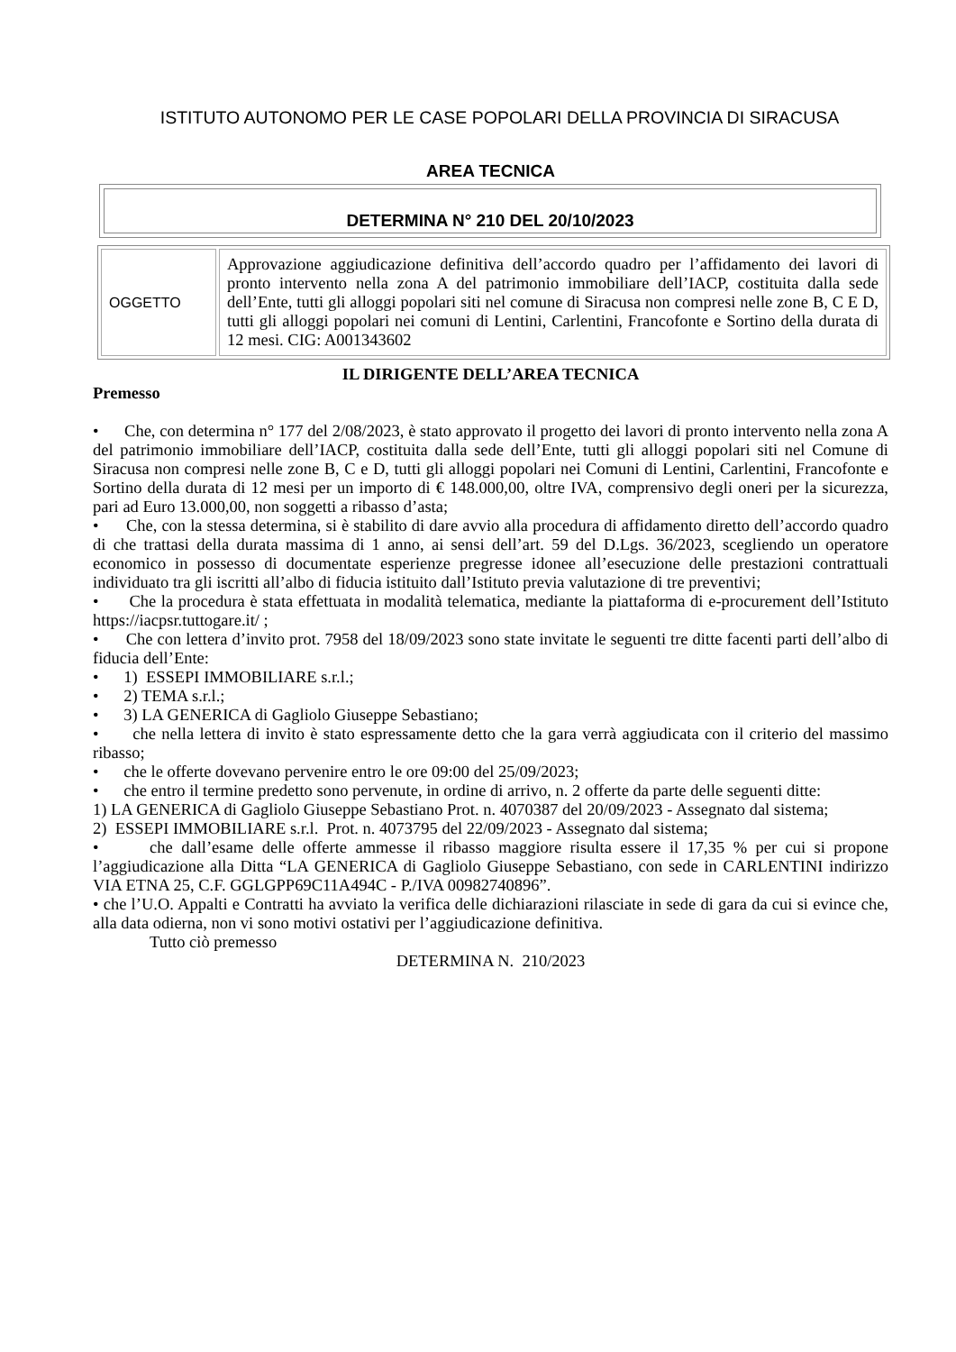ISTITUTO AUTONOMO PER LE CASE POPOLARI DELLA PROVINCIA DI SIRACUSA
AREA TECNICA
DETERMINA N° 210 DEL 20/10/2023
| OGGETTO | Approvazione aggiudicazione definitiva dell’accordo quadro per l’affidamento dei lavori di pronto intervento nella zona A del patrimonio immobiliare dell’IACP, costituita dalla sede dell’Ente, tutti gli alloggi popolari siti nel comune di Siracusa non compresi nelle zone B, C E D, tutti gli alloggi popolari nei comuni di Lentini, Carlentini, Francofonte e Sortino della durata di 12 mesi. CIG: A001343602 |
IL DIRIGENTE DELL’AREA TECNICA
Premesso
• Che, con determina n° 177 del 2/08/2023, è stato approvato il progetto dei lavori di pronto intervento nella zona A del patrimonio immobiliare dell’IACP, costituita dalla sede dell’Ente, tutti gli alloggi popolari siti nel Comune di Siracusa non compresi nelle zone B, C e D, tutti gli alloggi popolari nei Comuni di Lentini, Carlentini, Francofonte e Sortino della durata di 12 mesi per un importo di € 148.000,00, oltre IVA, comprensivo degli oneri per la sicurezza, pari ad Euro 13.000,00, non soggetti a ribasso d’asta;
• Che, con la stessa determina, si è stabilito di dare avvio alla procedura di affidamento diretto dell’accordo quadro di che trattasi della durata massima di 1 anno, ai sensi dell’art. 59 del D.Lgs. 36/2023, scegliendo un operatore economico in possesso di documentate esperienze pregresse idonee all’esecuzione delle prestazioni contrattuali individuato tra gli iscritti all’albo di fiducia istituito dall’Istituto previa valutazione di tre preventivi;
• Che la procedura è stata effettuata in modalità telematica, mediante la piattaforma di e-procurement dell’Istituto https://iacpsr.tuttogare.it/ ;
• Che con lettera d’invito prot. 7958 del 18/09/2023 sono state invitate le seguenti tre ditte facenti parti dell’albo di fiducia dell’Ente:
• 1) ESSEPI IMMOBILIARE s.r.l.;
• 2) TEMA s.r.l.;
• 3) LA GENERICA di Gagliolo Giuseppe Sebastiano;
• che nella lettera di invito è stato espressamente detto che la gara verrà aggiudicata con il criterio del massimo ribasso;
• che le offerte dovevano pervenire entro le ore 09:00 del 25/09/2023;
• che entro il termine predetto sono pervenute, in ordine di arrivo, n. 2 offerte da parte delle seguenti ditte:
1) LA GENERICA di Gagliolo Giuseppe Sebastiano Prot. n. 4070387 del 20/09/2023 - Assegnato dal sistema;
2) ESSEPI IMMOBILIARE s.r.l. Prot. n. 4073795 del 22/09/2023 - Assegnato dal sistema;
• che dall’esame delle offerte ammesse il ribasso maggiore risulta essere il 17,35 % per cui si propone l’aggiudicazione alla Ditta “LA GENERICA di Gagliolo Giuseppe Sebastiano, con sede in CARLENTINI indirizzo VIA ETNA 25, C.F. GGLGPP69C11A494C - P./IVA 00982740896”.
• che l’U.O. Appalti e Contratti ha avviato la verifica delle dichiarazioni rilasciate in sede di gara da cui si evince che, alla data odierna, non vi sono motivi ostativi per l’aggiudicazione definitiva.
Tutto ciò premesso
DETERMINA N. 210/2023